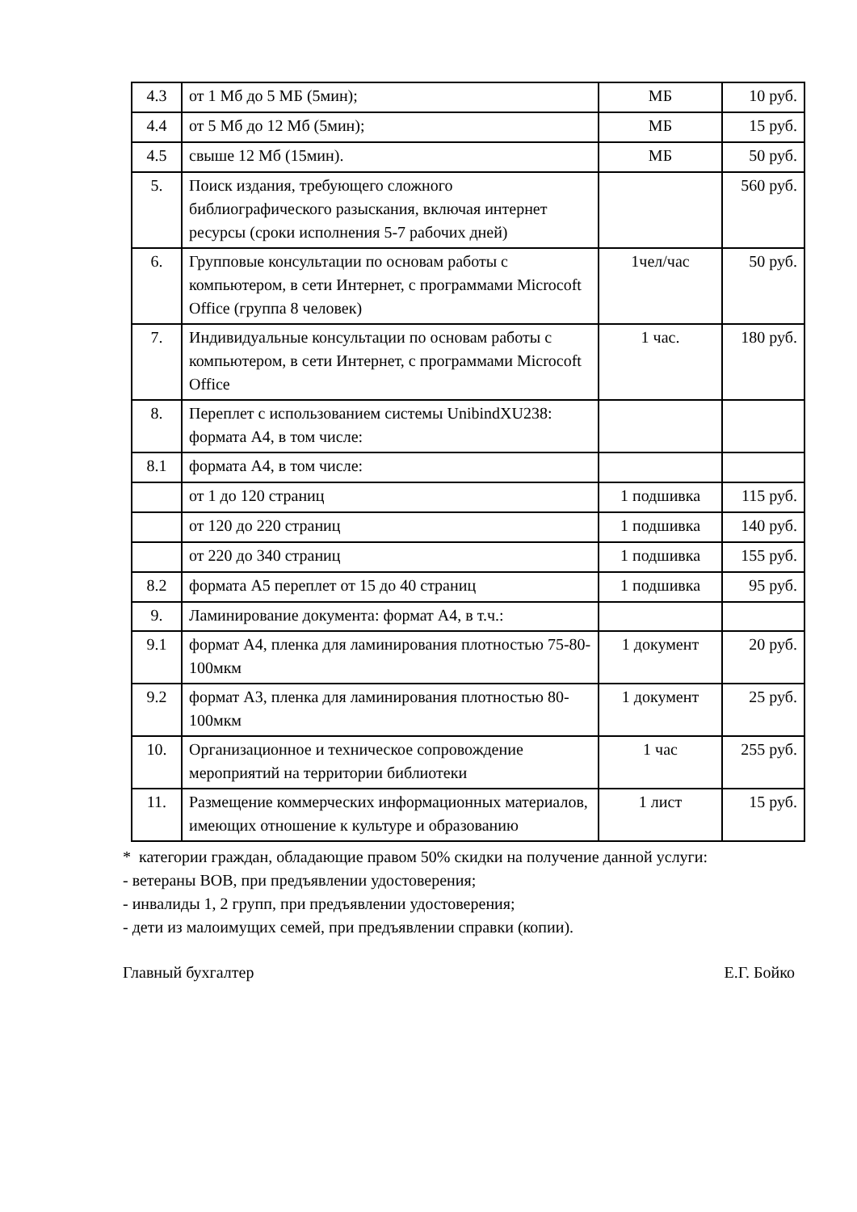| 4.3 | от 1 Мб до 5 МБ (5мин); | МБ | 10 руб. |
| 4.4 | от 5 Мб до 12 Мб (5мин); | МБ | 15 руб. |
| 4.5 | свыше 12 Мб (15мин). | МБ | 50 руб. |
| 5. | Поиск издания, требующего сложного библиографического разыскания, включая интернет ресурсы (сроки исполнения 5-7 рабочих дней) | | 560 руб. |
| 6. | Групповые консультации по основам работы с компьютером, в сети Интернет, с программами Microcoft Office (группа 8 человек) | 1чел/час | 50 руб. |
| 7. | Индивидуальные консультации по основам работы с компьютером, в сети Интернет, с программами Microcoft Office | 1 час. | 180 руб. |
| 8. | Переплет с использованием системы UnibindXU238: формата А4, в том числе: | | |
| 8.1 | формата А4, в том числе: | | |
| | от 1 до 120 страниц | 1 подшивка | 115 руб. |
| | от 120 до 220 страниц | 1 подшивка | 140 руб. |
| | от 220 до 340 страниц | 1 подшивка | 155 руб. |
| 8.2 | формата А5 переплет от 15 до 40 страниц | 1 подшивка | 95 руб. |
| 9. | Ламинирование документа: формат А4, в т.ч.: | | |
| 9.1 | формат А4, пленка для ламинирования плотностью 75-80-100мкм | 1 документ | 20 руб. |
| 9.2 | формат А3, пленка для ламинирования плотностью 80-100мкм | 1 документ | 25 руб. |
| 10. | Организационное и техническое сопровождение мероприятий на территории библиотеки | 1 час | 255 руб. |
| 11. | Размещение коммерческих информационных материалов, имеющих отношение к культуре и образованию | 1 лист | 15 руб. |
* категории граждан, обладающие правом 50% скидки на получение данной услуги:
- ветераны ВОВ, при предъявлении удостоверения;
- инвалиды 1, 2 групп, при предъявлении удостоверения;
- дети из малоимущих семей, при предъявлении справки (копии).
Главный бухгалтер Е.Г. Бойко